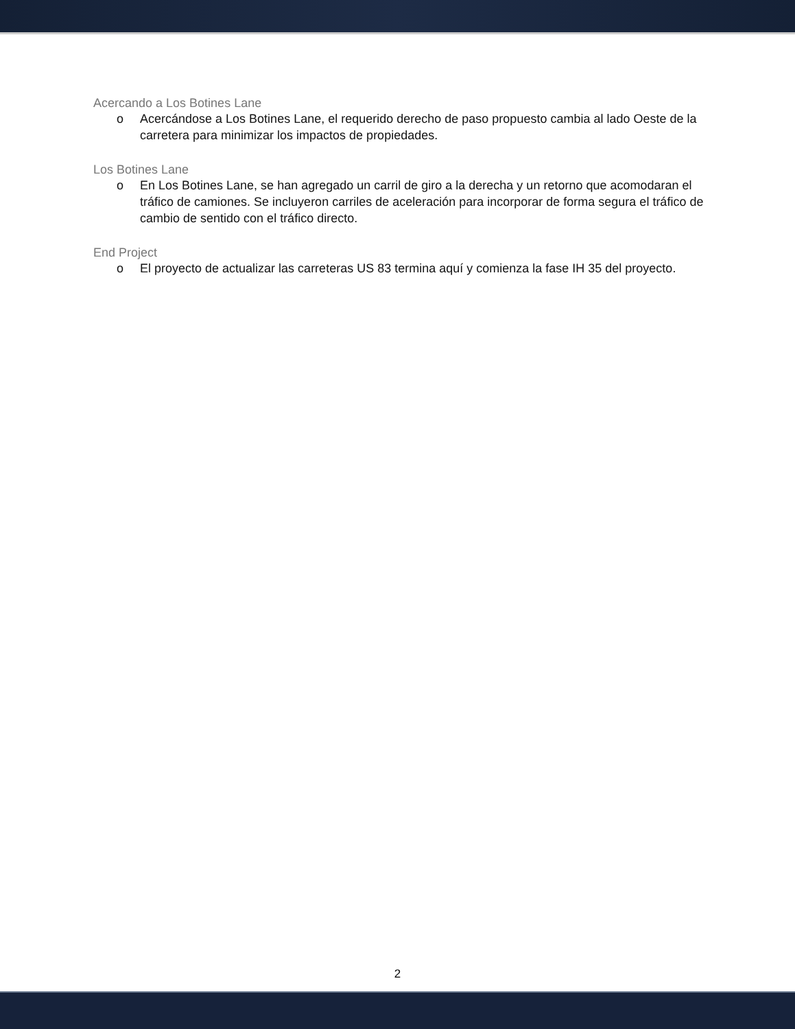Acercando a Los Botines Lane
o Acercándose a Los Botines Lane, el requerido derecho de paso propuesto cambia al lado Oeste de la carretera para minimizar los impactos de propiedades.
Los Botines Lane
o En Los Botines Lane, se han agregado un carril de giro a la derecha y un retorno que acomodaran el tráfico de camiones. Se incluyeron carriles de aceleración para incorporar de forma segura el tráfico de cambio de sentido con el tráfico directo.
End Project
o El proyecto de actualizar las carreteras US 83 termina aquí y comienza la fase IH 35 del proyecto.
2